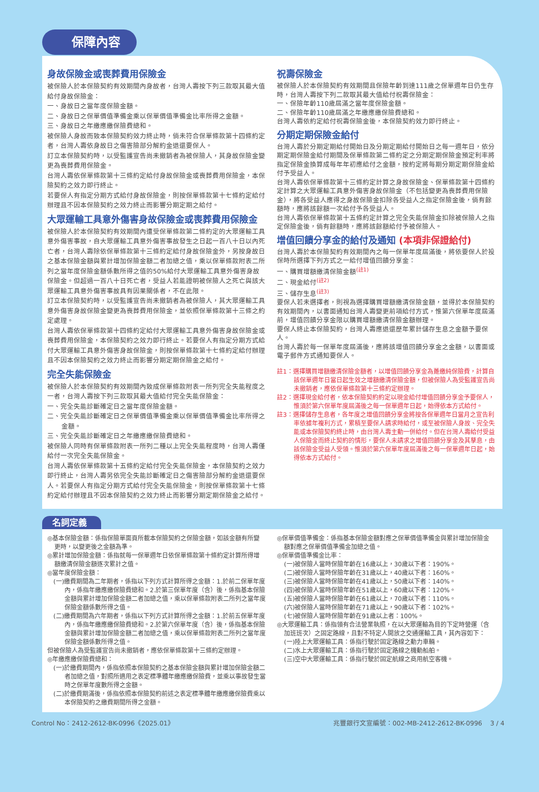保障內容
身故保險金或喪葬費用保險金
被保險人於本保險契約有效期間內身故者，台灣人壽按下列三款取其最大值給付身故保險金：
一、身故日之當年度保險金額。
二、身故日之保單價值準備金乘以保單價值準備金比率所得之金額。
三、身故日之年繳應繳保險費總和。
被保險人身故而致本保險契約效力終止時，倘未符合保單條款第十四條約定者，台灣人壽依身故日之傷害險部分解約金退還要保人。
訂立本保險契約時，以受監護宣告尚未撤銷者為被保險人，其身故保險金變更為喪葬費用保險金。
台灣人壽依保單條款第十三條約定給付身故保險金或喪葬費用保險金，本保險契約之效力即行終止。
若要保人有指定分期方式給付身故保險金，則按保單條款第十七條約定給付辦理且不因本保險契約之效力終止而影響分期定期之給付。
大眾運輸工具意外傷害身故保險金或喪葬費用保險金
被保險人於本保險契約有效期間內遭受保單條款第二條約定的大眾運輸工具意外傷害事故，自大眾運輸工具意外傷害事故發生之日起一百八十日以內死亡者，台灣人壽除依保單條款第十三條約定給付身故保險金外，另按身故日之基本保險金額與累計增加保險金額二者加總之值，乘以保單條款附表二所列之當年度保險金額係數所得之值的50%給付大眾運輸工具意外傷害身故保險金。但超過一百八十日死亡者，受益人若能證明被保險人之死亡與該大眾運輸工具意外傷害事故具有因果關係者，不在此限。
訂立本保險契約時，以受監護宣告尚未撤銷者為被保險人，其大眾運輸工具意外傷害身故保險金變更為喪葬費用保險金，並依照保單條款第十三條之約定處理。
台灣人壽依保單條款第十四條約定給付大眾運輸工具意外傷害身故保險金或喪葬費用保險金，本保險契約之效力即行終止。若要保人有指定分期方式給付大眾運輸工具意外傷害身故保險金，則按保單條款第十七條約定給付辦理且不因本保險契約之效力終止而影響分期定期保險金之給付。
完全失能保險金
被保險人於本保險契約有效期間內致成保單條款附表一所列完全失能程度之一者，台灣人壽按下列三款取其最大值給付完全失能保險金：
一、完全失能診斷確定日之當年度保險金額。
二、完全失能診斷確定日之保單價值準備金乘以保單價值準備金比率所得之金額。
三、完全失能診斷確定日之年繳應繳保險費總和。
被保險人同時有保單條款附表一所列二種以上完全失能程度時，台灣人壽僅給付一次完全失能保險金。
台灣人壽依保單條款第十五條約定給付完全失能保險金，本保險契約之效力即行終止，台灣人壽另依完全失能診斷確定日之傷害險部分解約金退還要保人。若要保人有指定分期方式給付完全失能保險金，則按保單條款第十七條約定給付辦理且不因本保險契約之效力終止而影響分期定期保險金之給付。
祝壽保險金
被保險人於本保險契約有效期間且保險年齡到達111歲之保單週年日仍生存時，台灣人壽按下列二款取其最大值給付祝壽保險金：
一、保險年齡110歲屆滿之當年度保險金額。
二、保險年齡110歲屆滿之年繳應繳保險費總和。
台灣人壽依約定給付祝壽保險金後，本保險契約效力即行終止。
分期定期保險金給付
台灣人壽於分期定期給付開始日及分期定期給付開始日之每一週年日，依分期定期保險金給付期間及保單條款第二條約定之分期定期保險金預定利率將指定保險金換算成每年年初應給付之金額，按約定將每期分期定期保險金給付予受益人。
台灣人壽依保單條款第十三條約定計算之身故保險金、保單條款第十四條約定計算之大眾運輸工具意外傷害身故保險金（不包括變更為喪葬費用保險金），將各受益人應得之身故保險金扣除各受益人之指定保險金後，倘有餘額時，應將該餘額一次給付予各受益人。
台灣人壽依保單條款第十五條約定計算之完全失能保險金扣除被保險人之指定保險金後，倘有餘額時，應將該餘額給付予被保險人。
增值回饋分享金的給付及通知 (本項非保證給付)
台灣人壽於本保險契約有效期間內之每一保單年度屆滿後，將依要保人於投保時所選擇下列方式之一給付增值回饋分享金：
一、購買增額繳清保險金額<sup>(註1)</sup>
二、現金給付<sup>(註2)</sup>
三、儲存生息<sup>(註3)</sup>
要保人若未選擇者，則視為選擇購買增額繳清保險金額，並得於本保險契約有效期間內，以書面通知台灣人壽變更前項給付方式，惟第六保單年度屆滿前，增值回饋分享金限以購買增額繳清保險金額辦理。
要保人終止本保險契約，台灣人壽應退還歷年累計儲存生息之金額予要保人。
台灣人壽於每一保單年度屆滿後，應將該增值回饋分享金之金額，以書面或電子郵件方式通知要保人。
註1：選擇購買增額繳清保險金額者，以增值回饋分享金為躉繳純保險費，計算自該保單週年日當日起生效之增額繳清保險金額，但被保險人為受監護宣告尚未撤銷者，應依保單條款第十三條約定辦理。
註2：選擇現金給付者，依本保險契約約定以現金給付增值回饋分享金予要保人，惟須於第六保單年度屆滿後之每一保單週年日起，始得依本方式給付。
註3：選擇儲存生息者，各年度之增值回饋分享金將按各保單週年日當月之宣告利率依據年複利方式，累積至要保人請求時給付，或至被保險人身故、完全失能或本保險契約終止時，由台灣人壽主動一併給付。但在台灣人壽給付受益人保險金而終止契約的情形，要保人未請求之增值回饋分享金及其孳息，由該保險金受益人受領。惟須於第六保單年度屆滿後之每一保單週年日起，始得依本方式給付。
名詞定義
◎基本保險金額：係指保險單面頁所載本保險契約之保險金額，如該金額有所變更時，以變更後之金額為準。
◎累計增加保險金額：係指就每一保單週年日依保單條款第十條約定計算所得增額繳清保險金額逐次累計之值。
◎當年度保險金額：
(一)繳費期間為二年期者，係指以下列方式計算所得之金額：1.於前二保單年度內，係指年繳應繳保險費總和。2.於第三保單年度（含）後，係指基本保險金額與累計增加保險金額二者加總之值，乘以保單條款附表二所列之當年度保險金額係數所得之值。
(二)繳費期間為六年期者，係指以下列方式計算所得之金額：1.於前五保單年度內，係指年繳應繳保險費總和。2.於第六保單年度（含）後，係指基本保險金額與累計增加保險金額二者加總之值，乘以保單條款附表二所列之當年度保險金額係數所得之值。
但被保險人為受監護宣告尚未撤銷者，應依保單條款第十三條約定辦理。
◎年繳應繳保險費總和：
(一)於繳費期間內，係指依照本保險契約之基本保險金額與累計增加保險金額二者加總之值，對照所適用之表定標準體年繳應繳保險費，並乘以事故發生當時之保單年度數所得之金額。
(二)於繳費期滿後，係指依照本保險契約前述之表定標準體年繳應繳保險費乘以本保險契約之繳費期間所得之金額。
◎保單價值準備金：係指基本保險金額對應之保單價值準備金與累計增加保險金額對應之保單價值準備金加總之值。
◎保單價值準備金比率：
(一)被保險人當時保險年齡在16歲以上，30歲以下者：190%。
(二)被保險人當時保險年齡在31歲以上，40歲以下者：160%。
(三)被保險人當時保險年齡在41歲以上，50歲以下者：140%。
(四)被保險人當時保險年齡在51歲以上，60歲以下者：120%。
(五)被保險人當時保險年齡在61歲以上，70歲以下者：110%。
(六)被保險人當時保險年齡在71歲以上，90歲以下者：102%。
(七)被保險人當時保險年齡在91歲以上者：100%。
◎大眾運輸工具：係指領有合法營業執照，在以大眾運輸為目的下定時營運（含加班班次）之固定路線，且對不特定人開放之交通運輸工具，其內容如下：
(一)陸上大眾運輸工具：係指行駛於固定路線之動力車輛。
(二)水上大眾運輸工具：係指行駛於固定路線之機動船舶。
(三)空中大眾運輸工具：係指行駛於固定航線之商用航空客機。
Control No：2412-2612-BK-0996《2025.01》 兆豐銀行文宣編號：002-MB-2412-2612-BK-0996 3 / 4